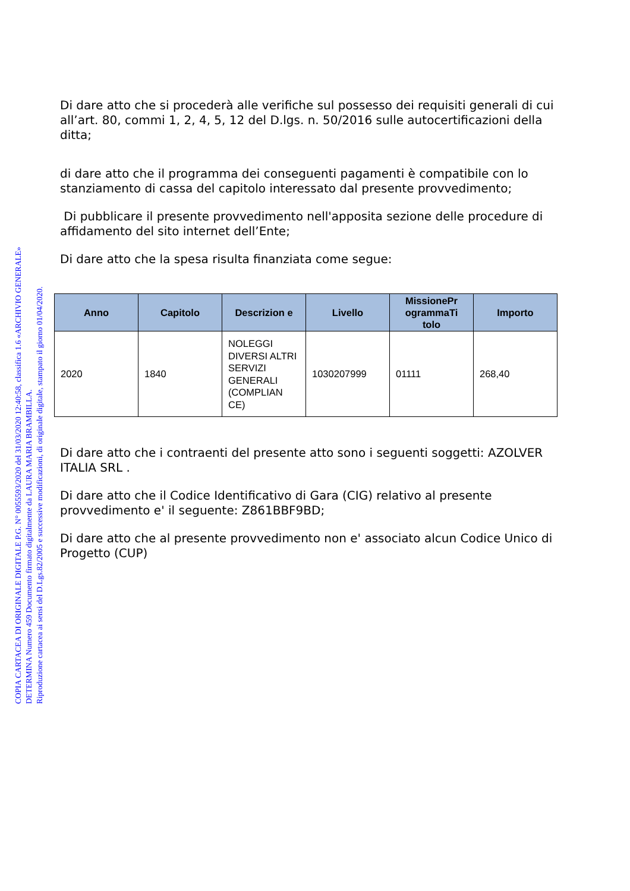COPIA CARTACEA DI ORIGINALE DIGITALE P.G. N° 0055593/2020 del 31/03/2020 12:40:58, classifica 1.6 «ARCHIVIO GENERALE»
DETERMINA Numero 459 Documento firmato digitalmente da LAURA MARIA BRAMBILLA.
Riproduzione cartacea ai sensi del D.Lgs.82/2005 e successive modificazioni, di originale digitale, stampato il giorno 01/04/2020.
Di dare atto che si procederà alle verifiche sul possesso dei requisiti generali di cui all’art. 80, commi 1, 2, 4, 5, 12 del D.lgs. n. 50/2016 sulle autocertificazioni della ditta;
di dare atto che il programma dei conseguenti pagamenti è compatibile con lo stanziamento di cassa del capitolo interessato dal presente provvedimento;
Di pubblicare il presente provvedimento nell'apposita sezione delle procedure di affidamento del sito internet dell’Ente;
Di dare atto che la spesa risulta finanziata come segue:
| Anno | Capitolo | Descrizion e | Livello | MissionePr ogrammaTi tolo | Importo |
| --- | --- | --- | --- | --- | --- |
| 2020 | 1840 | NOLEGGI DIVERSI ALTRI SERVIZI GENERALI (COMPLIAN CE) | 1030207999 | 01111 | 268,40 |
Di dare atto che i contraenti del presente atto sono i seguenti soggetti: AZOLVER ITALIA SRL .
Di dare atto che il Codice Identificativo di Gara (CIG) relativo al presente provvedimento e' il seguente: Z861BBF9BD;
Di dare atto che al presente provvedimento non e' associato alcun Codice Unico di Progetto (CUP)